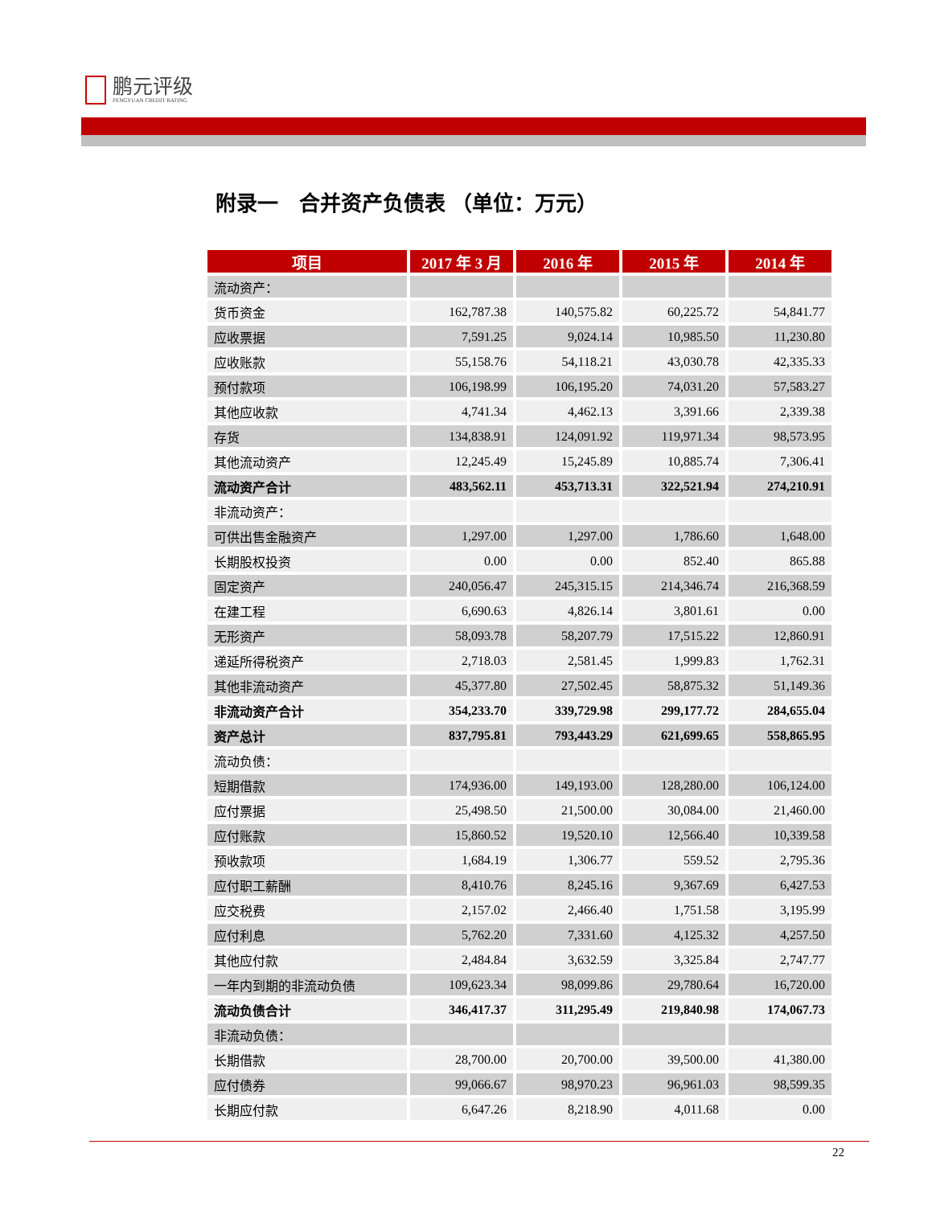鹏元评级
PENGYUAN CREDIT RATING
附录一　合并资产负债表 （单位：万元）
| 项目 | 2017 年 3 月 | 2016 年 | 2015 年 | 2014 年 |
| --- | --- | --- | --- | --- |
| 流动资产： | | | | |
| 货币资金 | 162,787.38 | 140,575.82 | 60,225.72 | 54,841.77 |
| 应收票据 | 7,591.25 | 9,024.14 | 10,985.50 | 11,230.80 |
| 应收账款 | 55,158.76 | 54,118.21 | 43,030.78 | 42,335.33 |
| 预付款项 | 106,198.99 | 106,195.20 | 74,031.20 | 57,583.27 |
| 其他应收款 | 4,741.34 | 4,462.13 | 3,391.66 | 2,339.38 |
| 存货 | 134,838.91 | 124,091.92 | 119,971.34 | 98,573.95 |
| 其他流动资产 | 12,245.49 | 15,245.89 | 10,885.74 | 7,306.41 |
| 流动资产合计 | 483,562.11 | 453,713.31 | 322,521.94 | 274,210.91 |
| 非流动资产： | | | | |
| 可供出售金融资产 | 1,297.00 | 1,297.00 | 1,786.60 | 1,648.00 |
| 长期股权投资 | 0.00 | 0.00 | 852.40 | 865.88 |
| 固定资产 | 240,056.47 | 245,315.15 | 214,346.74 | 216,368.59 |
| 在建工程 | 6,690.63 | 4,826.14 | 3,801.61 | 0.00 |
| 无形资产 | 58,093.78 | 58,207.79 | 17,515.22 | 12,860.91 |
| 递延所得税资产 | 2,718.03 | 2,581.45 | 1,999.83 | 1,762.31 |
| 其他非流动资产 | 45,377.80 | 27,502.45 | 58,875.32 | 51,149.36 |
| 非流动资产合计 | 354,233.70 | 339,729.98 | 299,177.72 | 284,655.04 |
| 资产总计 | 837,795.81 | 793,443.29 | 621,699.65 | 558,865.95 |
| 流动负债： | | | | |
| 短期借款 | 174,936.00 | 149,193.00 | 128,280.00 | 106,124.00 |
| 应付票据 | 25,498.50 | 21,500.00 | 30,084.00 | 21,460.00 |
| 应付账款 | 15,860.52 | 19,520.10 | 12,566.40 | 10,339.58 |
| 预收款项 | 1,684.19 | 1,306.77 | 559.52 | 2,795.36 |
| 应付职工薪酬 | 8,410.76 | 8,245.16 | 9,367.69 | 6,427.53 |
| 应交税费 | 2,157.02 | 2,466.40 | 1,751.58 | 3,195.99 |
| 应付利息 | 5,762.20 | 7,331.60 | 4,125.32 | 4,257.50 |
| 其他应付款 | 2,484.84 | 3,632.59 | 3,325.84 | 2,747.77 |
| 一年内到期的非流动负债 | 109,623.34 | 98,099.86 | 29,780.64 | 16,720.00 |
| 流动负债合计 | 346,417.37 | 311,295.49 | 219,840.98 | 174,067.73 |
| 非流动负债： | | | | |
| 长期借款 | 28,700.00 | 20,700.00 | 39,500.00 | 41,380.00 |
| 应付债券 | 99,066.67 | 98,970.23 | 96,961.03 | 98,599.35 |
| 长期应付款 | 6,647.26 | 8,218.90 | 4,011.68 | 0.00 |
22